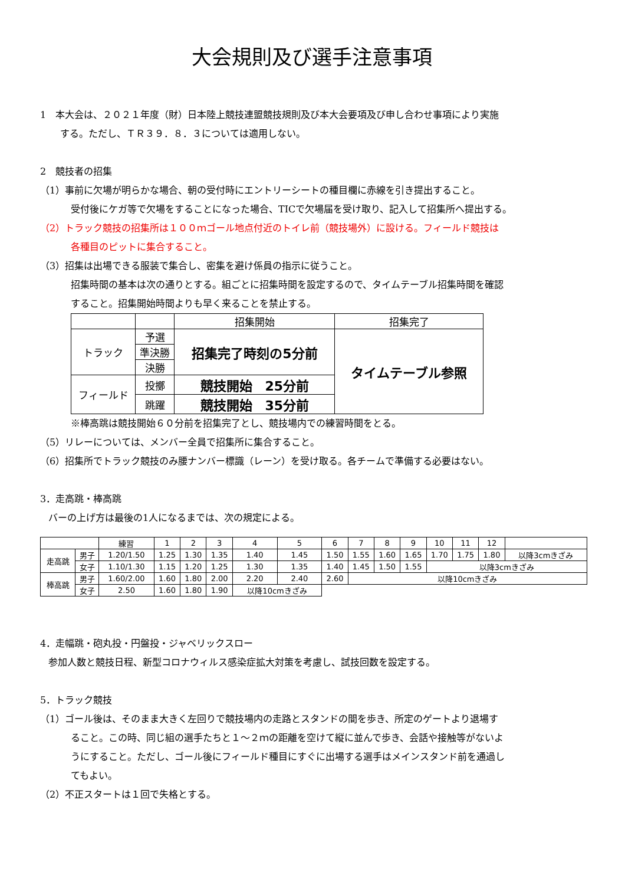大会規則及び選手注意事項
1　本大会は、２０２１年度（財）日本陸上競技連盟競技規則及び本大会要項及び申し合わせ事項により実施
する。ただし、ＴＲ３９．８．３については適用しない。
2　競技者の招集
（1）事前に欠場が明らかな場合、朝の受付時にエントリーシートの種目欄に赤線を引き提出すること。
受付後にケガ等で欠場をすることになった場合、TICで欠場届を受け取り、記入して招集所へ提出する。
（2）トラック競技の招集所は１００ｍゴール地点付近のトイレ前（競技場外）に設ける。フィールド競技は
各種目のピットに集合すること。
（3）招集は出場できる服装で集合し、密集を避け係員の指示に従うこと。
招集時間の基本は次の通りとする。組ごとに招集時間を設定するので、タイムテーブル招集時間を確認
すること。招集開始時間よりも早く来ることを禁止する。
| | | 招集開始 | 招集完了 |
| トラック | 予選 | 招集完了時刻の5分前 | タイムテーブル参照 |
| | 準決勝 | | |
| | 決勝 | | |
| フィールド | 投擲 | 競技開始 25分前 | |
| | 跳躍 | 競技開始 35分前 | |
※棒高跳は競技開始６０分前を招集完了とし、競技場内での練習時間をとる。
（5）リレーについては、メンバー全員で招集所に集合すること。
（6）招集所でトラック競技のみ腰ナンバー標識（レーン）を受け取る。各チームで準備する必要はない。
3．走高跳・棒高跳
バーの上げ方は最後の1人になるまでは、次の規定による。
| | | 練習 | 1 | 2 | 3 | 4 | 5 | 6 | 7 | 8 | 9 | 10 | 11 | 12 | |
| 走高跳 | 男子 | 1.20/1.50 | 1.25 | 1.30 | 1.35 | 1.40 | 1.45 | 1.50 | 1.55 | 1.60 | 1.65 | 1.70 | 1.75 | 1.80 | 以降3cmきざみ |
| | 女子 | 1.10/1.30 | 1.15 | 1.20 | 1.25 | 1.30 | 1.35 | 1.40 | 1.45 | 1.50 | 1.55 | 以降3cmきざみ | | | |
| 棒高跳 | 男子 | 1.60/2.00 | 1.60 | 1.80 | 2.00 | 2.20 | 2.40 | 2.60 | 以降10cmきざみ | | | | | | |
| | 女子 | 2.50 | 1.60 | 1.80 | 1.90 | 以降10cmきざみ | | | | | | | | | |
4．走幅跳・砲丸投・円盤投・ジャベリックスロー
参加人数と競技日程、新型コロナウィルス感染症拡大対策を考慮し、試技回数を設定する。
5．トラック競技
（1）ゴール後は、そのまま大きく左回りで競技場内の走路とスタンドの間を歩き、所定のゲートより退場す
ること。この時、同じ組の選手たちと１～２ｍの距離を空けて縦に並んで歩き、会話や接触等がないよ
うにすること。ただし、ゴール後にフィールド種目にすぐに出場する選手はメインスタンド前を通過し
てもよい。
（2）不正スタートは１回で失格とする。